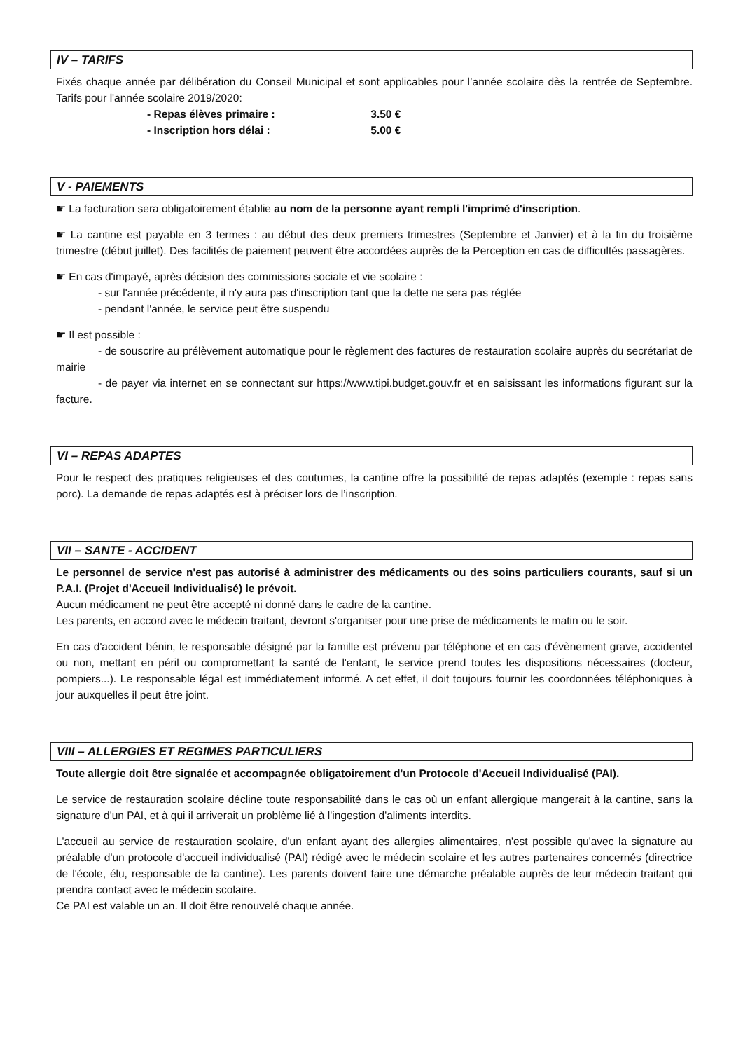IV – TARIFS
Fixés chaque année par délibération du Conseil Municipal et sont applicables pour l’année scolaire dès la rentrée de Septembre. Tarifs pour l'année scolaire 2019/2020:
- Repas élèves primaire : 3.50 €
- Inscription hors délai : 5.00 €
V - PAIEMENTS
☛ La facturation sera obligatoirement établie au nom de la personne ayant rempli l'imprimé d'inscription.
☛ La cantine est payable en 3 termes : au début des deux premiers trimestres (Septembre et Janvier) et à la fin du troisième trimestre (début juillet). Des facilités de paiement peuvent être accordées auprès de la Perception en cas de difficultés passagères.
☛ En cas d'impayé, après décision des commissions sociale et vie scolaire :
- sur l'année précédente, il n'y aura pas d'inscription tant que la dette ne sera pas réglée
- pendant l'année, le service peut être suspendu
☛ Il est possible :
- de souscrire au prélèvement automatique pour le règlement des factures de restauration scolaire auprès du secrétariat de mairie
- de payer via internet en se connectant sur https://www.tipi.budget.gouv.fr et en saisissant les informations figurant sur la facture.
VI – REPAS ADAPTES
Pour le respect des pratiques religieuses et des coutumes, la cantine offre la possibilité de repas adaptés (exemple : repas sans porc). La demande de repas adaptés est à préciser lors de l’inscription.
VII – SANTE - ACCIDENT
Le personnel de service n'est pas autorisé à administrer des médicaments ou des soins particuliers courants, sauf si un P.A.I. (Projet d'Accueil Individualisé) le prévoit.
Aucun médicament ne peut être accepté ni donné dans le cadre de la cantine.
Les parents, en accord avec le médecin traitant, devront s'organiser pour une prise de médicaments le matin ou le soir.
En cas d'accident bénin, le responsable désigné par la famille est prévenu par téléphone et en cas d'évènement grave, accidentel ou non, mettant en péril ou compromettant la santé de l'enfant, le service prend toutes les dispositions nécessaires (docteur, pompiers...). Le responsable légal est immédiatement informé. A cet effet, il doit toujours fournir les coordonnées téléphoniques à jour auxquelles il peut être joint.
VIII – ALLERGIES ET REGIMES PARTICULIERS
Toute allergie doit être signalée et accompagnée obligatoirement d'un Protocole d'Accueil Individualisé (PAI).
Le service de restauration scolaire décline toute responsabilité dans le cas où un enfant allergique mangerait à la cantine, sans la signature d'un PAI, et à qui il arriverait un problème lié à l'ingestion d'aliments interdits.
L'accueil au service de restauration scolaire, d'un enfant ayant des allergies alimentaires, n'est possible qu'avec la signature au préalable d'un protocole d'accueil individualisé (PAI) rédigé avec le médecin scolaire et les autres partenaires concernés (directrice de l'école, élu, responsable de la cantine). Les parents doivent faire une démarche préalable auprès de leur médecin traitant qui prendra contact avec le médecin scolaire.
Ce PAI est valable un an. Il doit être renouvelé chaque année.